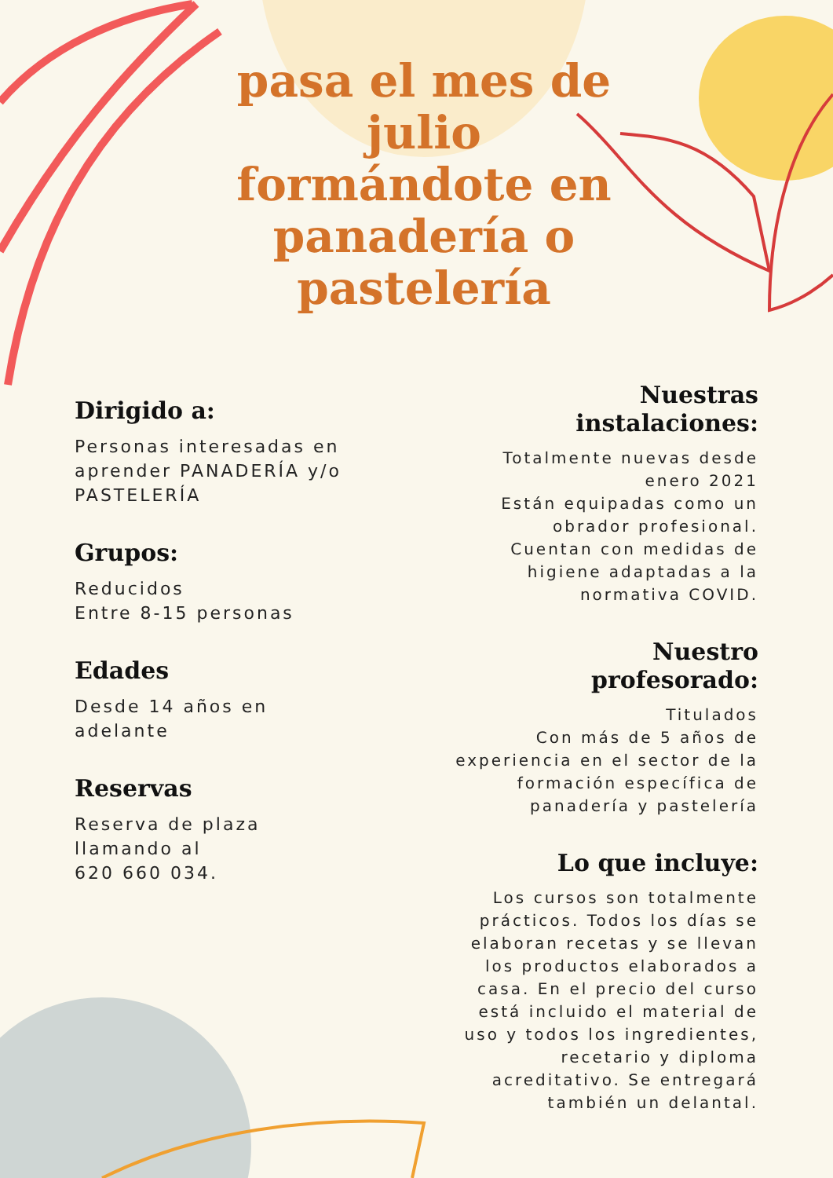pasa el mes de julio formándote en panadería o pastelería
Dirigido a:
Personas interesadas en aprender PANADERÍA y/o PASTELERÍA
Grupos:
Reducidos
Entre 8-15 personas
Edades
Desde 14 años en adelante
Reservas
Reserva de plaza llamando al
620 660 034.
Nuestras
instalaciones:
Totalmente nuevas desde enero 2021
Están equipadas como un obrador profesional.
Cuentan con medidas de higiene adaptadas a la normativa COVID.
Nuestro
profesorado:
Titulados
Con más de 5 años de experiencia en el sector de la formación específica de panadería y pastelería
Lo que incluye:
Los cursos son totalmente prácticos. Todos los días se elaboran recetas y se llevan los productos elaborados a casa. En el precio del curso está incluido el material de uso y todos los ingredientes, recetario y diploma acreditativo. Se entregará también un delantal.